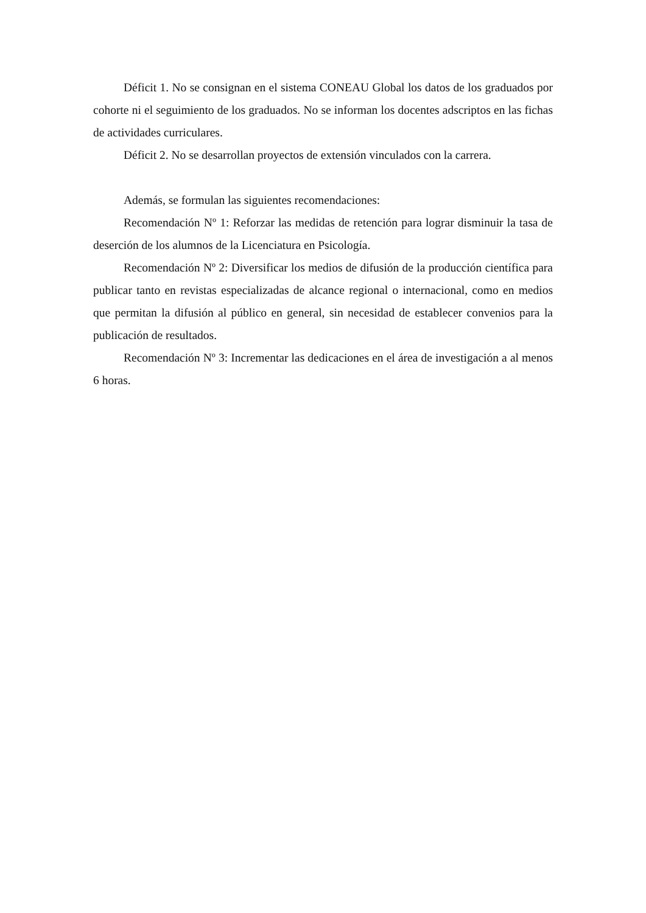Déficit 1. No se consignan en el sistema CONEAU Global los datos de los graduados por cohorte ni el seguimiento de los graduados. No se informan los docentes adscriptos en las fichas de actividades curriculares.
Déficit 2. No se desarrollan proyectos de extensión vinculados con la carrera.
Además, se formulan las siguientes recomendaciones:
Recomendación Nº 1: Reforzar las medidas de retención para lograr disminuir la tasa de deserción de los alumnos de la Licenciatura en Psicología.
Recomendación Nº 2: Diversificar los medios de difusión de la producción científica para publicar tanto en revistas especializadas de alcance regional o internacional, como en medios que permitan la difusión al público en general, sin necesidad de establecer convenios para la publicación de resultados.
Recomendación Nº 3: Incrementar las dedicaciones en el área de investigación a al menos 6 horas.